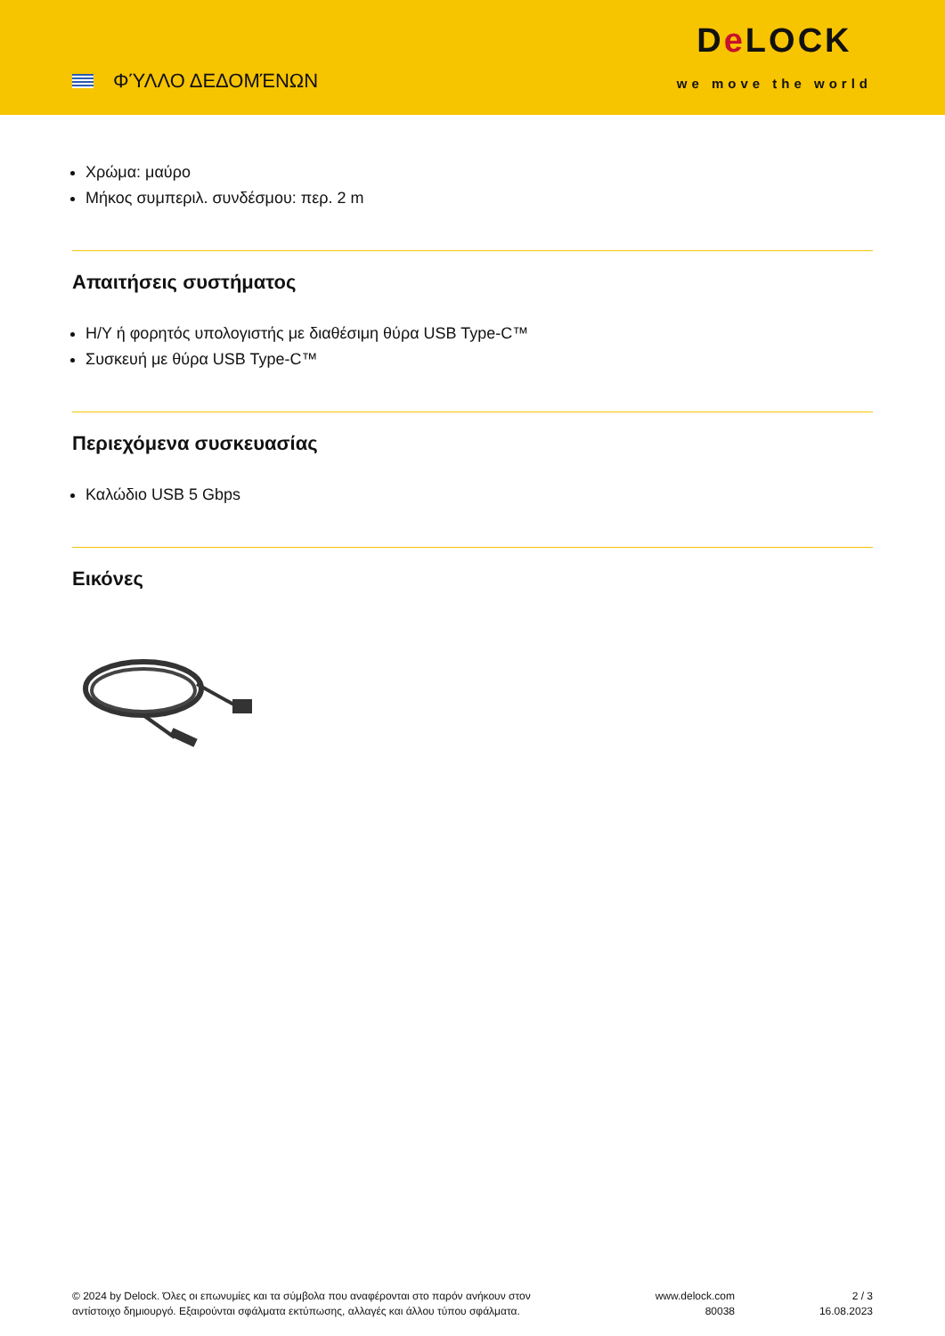ΦΎΛΛΟ ΔΕΔΟΜΈΝΩΝ
De LOCK
we move the world
Χρώμα: μαύρο
Μήκος συμπεριλ. συνδέσμου: περ. 2 m
Απαιτήσεις συστήματος
Η/Υ ή φορητός υπολογιστής με διαθέσιμη θύρα USB Type-C™
Συσκευή με θύρα USB Type-C™
Περιεχόμενα συσκευασίας
Καλώδιο USB 5 Gbps
Εικόνες
© 2024 by Delock. Όλες οι επωνυμίες και τα σύμβολα που αναφέρονται στο παρόν ανήκουν στον αντίστοιχο δημιουργό. Εξαιρούνται σφάλματα εκτύπωσης, αλλαγές και άλλου τύπου σφάλματα.
www.delock.com
80038
2 / 3
16.08.2023